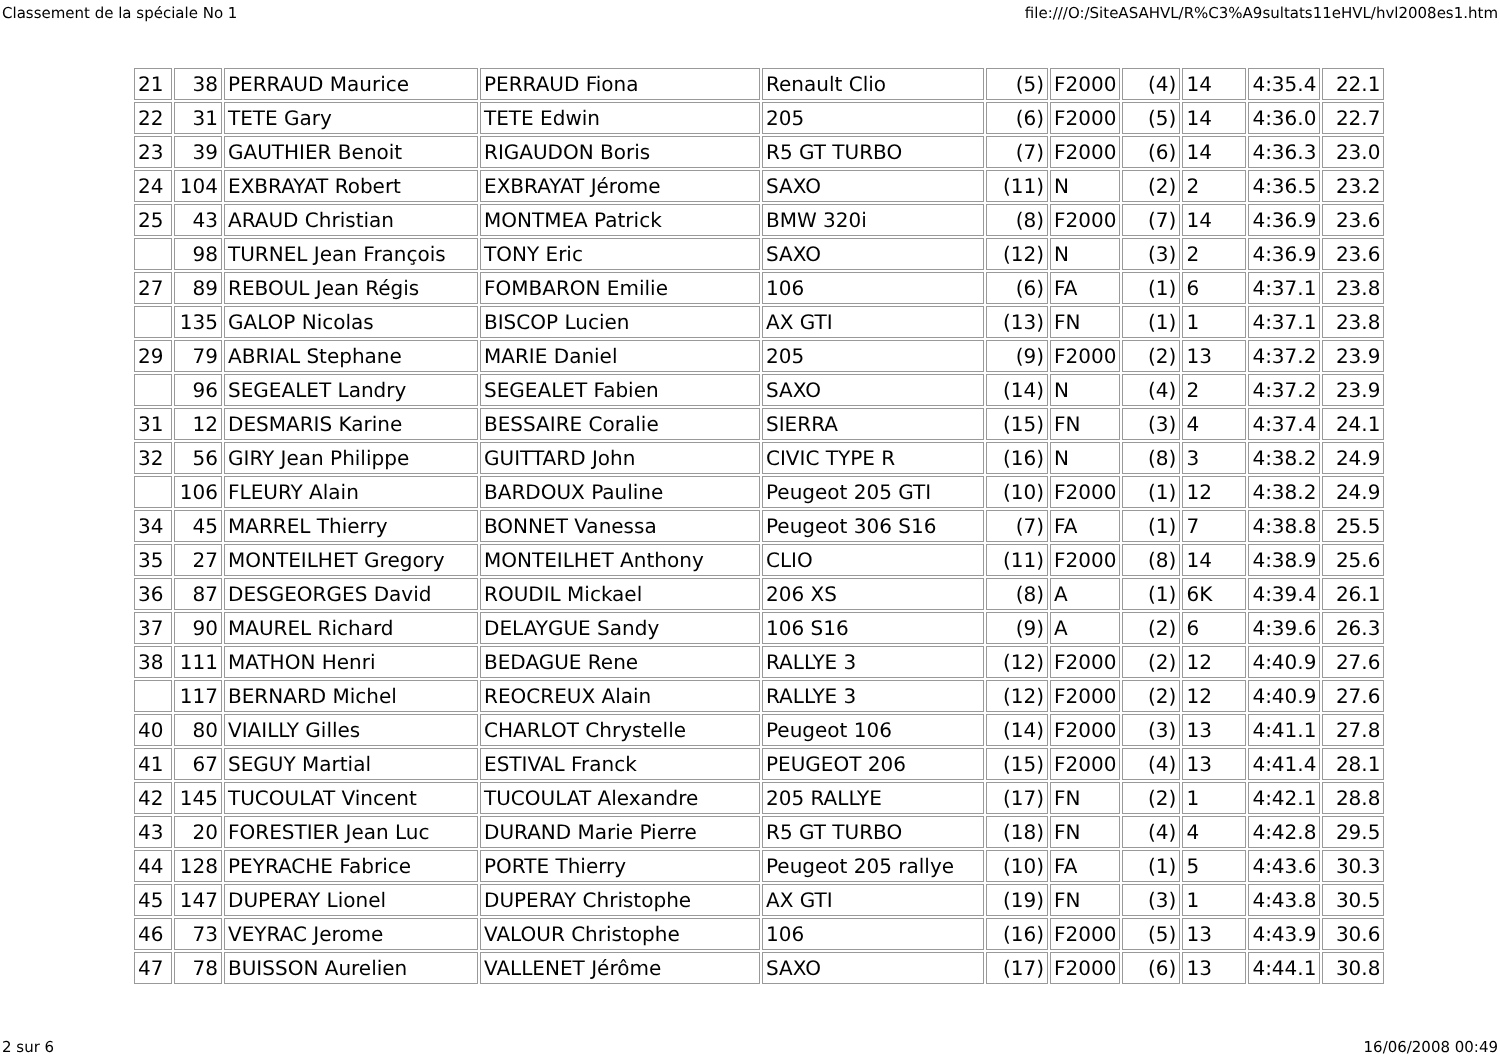Classement de la spéciale No 1 file:///O:/SiteASAHVL/R%C3%A9sultats11eHVL/hvl2008es1.htm
| 21 | 38 | PERRAUD Maurice | PERRAUD Fiona | Renault Clio | (5) | F2000 | (4) | 14 | 4:35.4 | 22.1 |
| 22 | 31 | TETE Gary | TETE Edwin | 205 | (6) | F2000 | (5) | 14 | 4:36.0 | 22.7 |
| 23 | 39 | GAUTHIER Benoit | RIGAUDON Boris | R5 GT TURBO | (7) | F2000 | (6) | 14 | 4:36.3 | 23.0 |
| 24 | 104 | EXBRAYAT Robert | EXBRAYAT Jérome | SAXO | (11) | N | (2) | 2 | 4:36.5 | 23.2 |
| 25 | 43 | ARAUD Christian | MONTMEA Patrick | BMW 320i | (8) | F2000 | (7) | 14 | 4:36.9 | 23.6 |
| | 98 | TURNEL Jean François | TONY Eric | SAXO | (12) | N | (3) | 2 | 4:36.9 | 23.6 |
| 27 | 89 | REBOUL Jean Régis | FOMBARON Emilie | 106 | (6) | FA | (1) | 6 | 4:37.1 | 23.8 |
| | 135 | GALOP Nicolas | BISCOP Lucien | AX GTI | (13) | FN | (1) | 1 | 4:37.1 | 23.8 |
| 29 | 79 | ABRIAL Stephane | MARIE Daniel | 205 | (9) | F2000 | (2) | 13 | 4:37.2 | 23.9 |
| | 96 | SEGEALET Landry | SEGEALET Fabien | SAXO | (14) | N | (4) | 2 | 4:37.2 | 23.9 |
| 31 | 12 | DESMARIS Karine | BESSAIRE Coralie | SIERRA | (15) | FN | (3) | 4 | 4:37.4 | 24.1 |
| 32 | 56 | GIRY Jean Philippe | GUITTARD John | CIVIC TYPE R | (16) | N | (8) | 3 | 4:38.2 | 24.9 |
| | 106 | FLEURY Alain | BARDOUX Pauline | Peugeot 205 GTI | (10) | F2000 | (1) | 12 | 4:38.2 | 24.9 |
| 34 | 45 | MARREL Thierry | BONNET Vanessa | Peugeot 306 S16 | (7) | FA | (1) | 7 | 4:38.8 | 25.5 |
| 35 | 27 | MONTEILHET Gregory | MONTEILHET Anthony | CLIO | (11) | F2000 | (8) | 14 | 4:38.9 | 25.6 |
| 36 | 87 | DESGEORGES David | ROUDIL Mickael | 206 XS | (8) | A | (1) | 6K | 4:39.4 | 26.1 |
| 37 | 90 | MAUREL Richard | DELAYGUE Sandy | 106 S16 | (9) | A | (2) | 6 | 4:39.6 | 26.3 |
| 38 | 111 | MATHON Henri | BEDAGUE Rene | RALLYE 3 | (12) | F2000 | (2) | 12 | 4:40.9 | 27.6 |
| | 117 | BERNARD Michel | REOCREUX Alain | RALLYE 3 | (12) | F2000 | (2) | 12 | 4:40.9 | 27.6 |
| 40 | 80 | VIAILLY Gilles | CHARLOT Chrystelle | Peugeot 106 | (14) | F2000 | (3) | 13 | 4:41.1 | 27.8 |
| 41 | 67 | SEGUY Martial | ESTIVAL Franck | PEUGEOT 206 | (15) | F2000 | (4) | 13 | 4:41.4 | 28.1 |
| 42 | 145 | TUCOULAT Vincent | TUCOULAT Alexandre | 205 RALLYE | (17) | FN | (2) | 1 | 4:42.1 | 28.8 |
| 43 | 20 | FORESTIER Jean Luc | DURAND Marie Pierre | R5 GT TURBO | (18) | FN | (4) | 4 | 4:42.8 | 29.5 |
| 44 | 128 | PEYRACHE Fabrice | PORTE Thierry | Peugeot 205 rallye | (10) | FA | (1) | 5 | 4:43.6 | 30.3 |
| 45 | 147 | DUPERAY Lionel | DUPERAY Christophe | AX GTI | (19) | FN | (3) | 1 | 4:43.8 | 30.5 |
| 46 | 73 | VEYRAC Jerome | VALOUR Christophe | 106 | (16) | F2000 | (5) | 13 | 4:43.9 | 30.6 |
| 47 | 78 | BUISSON Aurelien | VALLENET Jérôme | SAXO | (17) | F2000 | (6) | 13 | 4:44.1 | 30.8 |
2 sur 6 16/06/2008 00:49